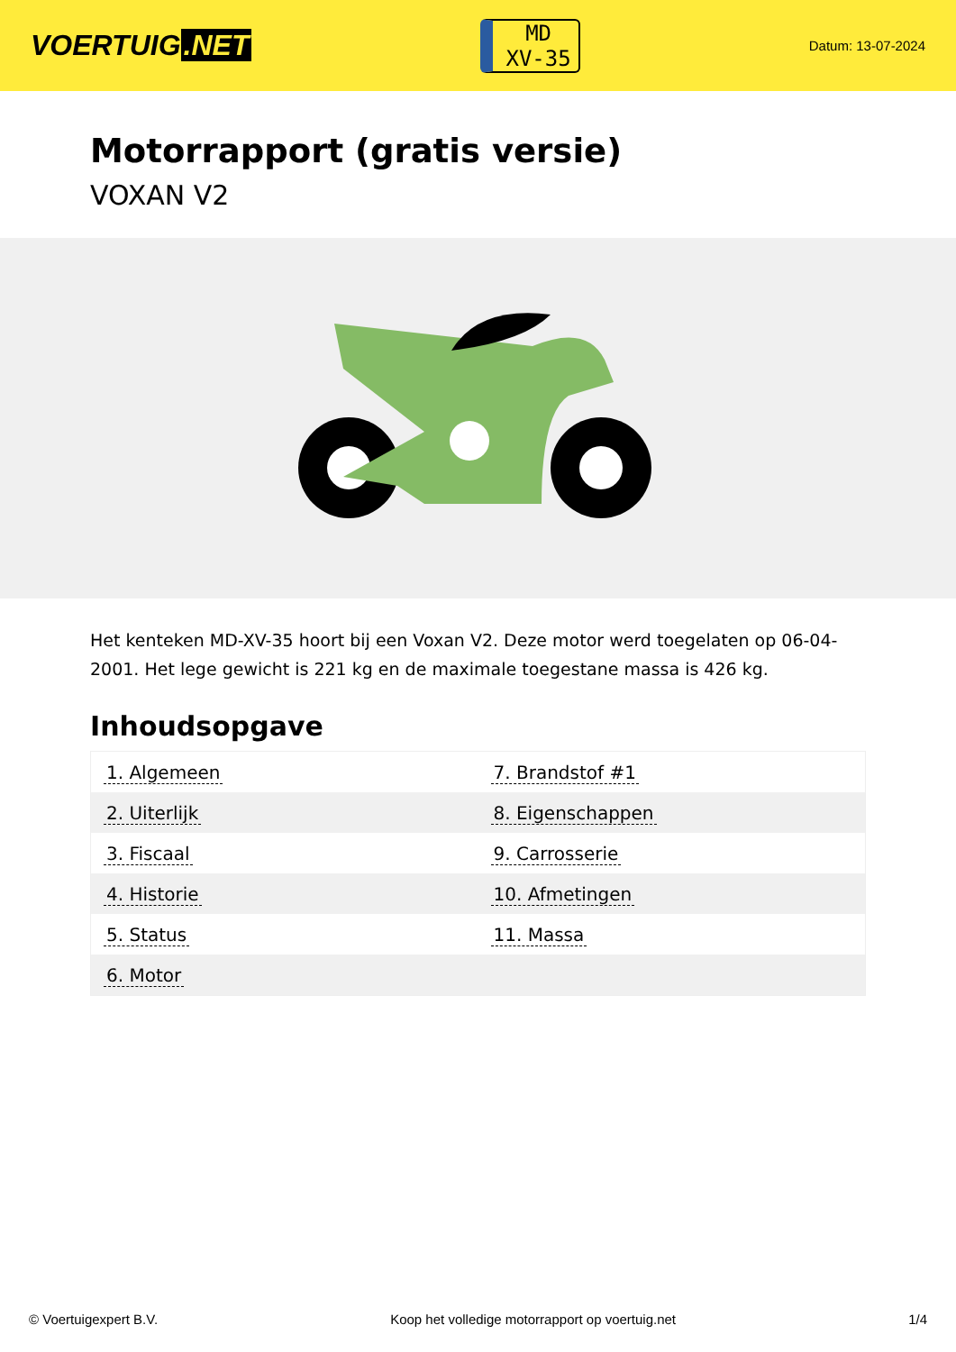VOERTUIG.NET
MD
XV-35
Datum: 13-07-2024
Motorrapport (gratis versie)
VOXAN V2
Het kenteken MD-XV-35 hoort bij een Voxan V2. Deze motor werd toegelaten op 06-04-2001. Het lege gewicht is 221 kg en de maximale toegestane massa is 426 kg.
Inhoudsopgave
| 1. Algemeen | 7. Brandstof #1 |
| 2. Uiterlijk | 8. Eigenschappen |
| 3. Fiscaal | 9. Carrosserie |
| 4. Historie | 10. Afmetingen |
| 5. Status | 11. Massa |
| 6. Motor | |
© Voertuigexpert B.V. Koop het volledige motorrapport op voertuig.net 1/4